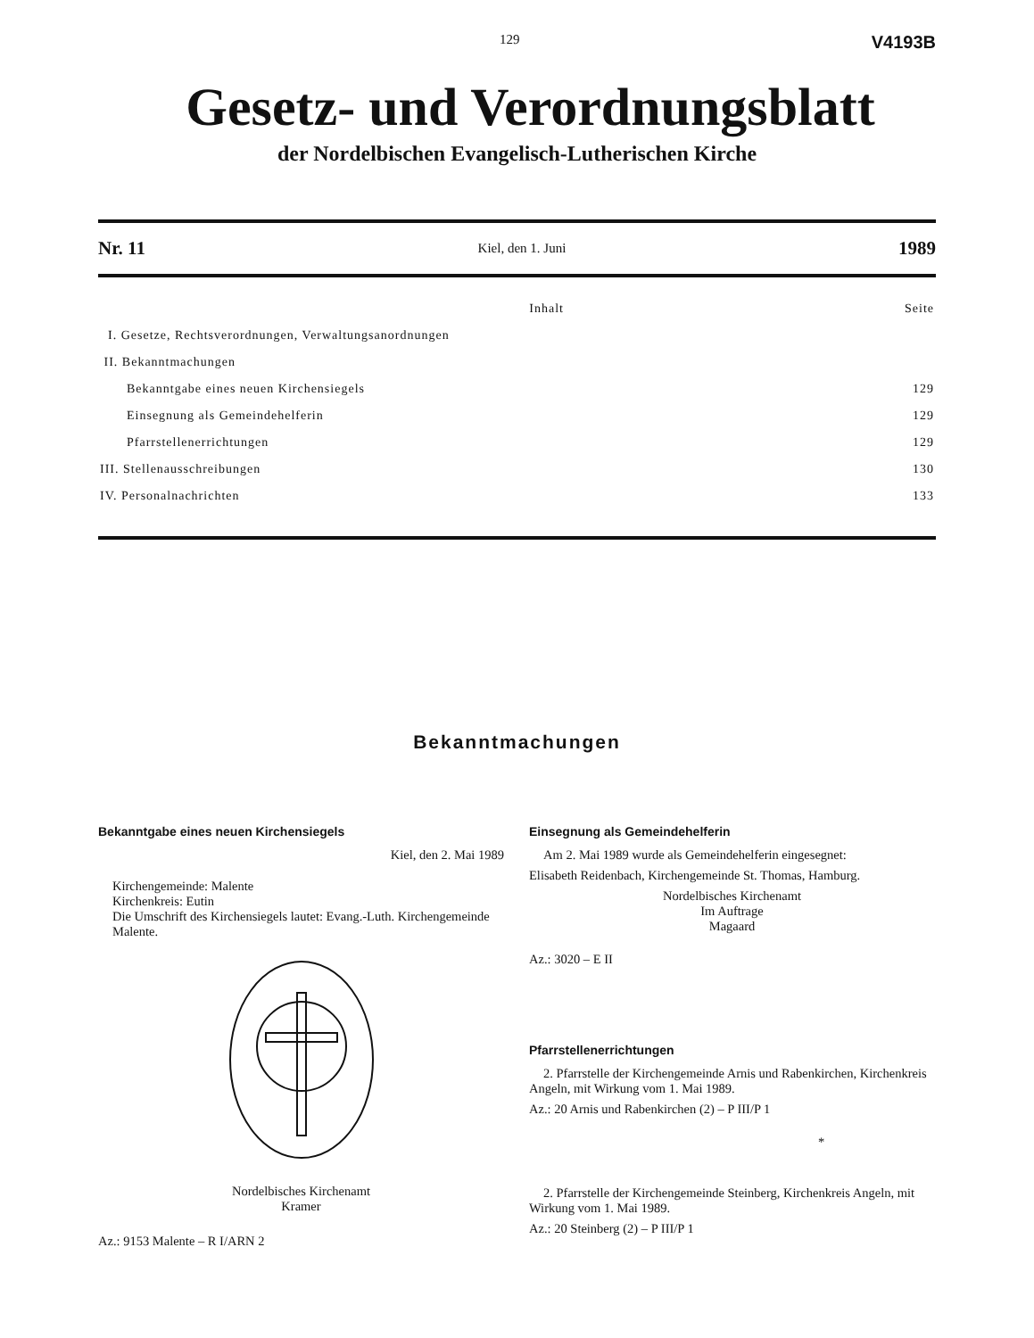129 V4193B
Gesetz- und Verordnungsblatt
der Nordelbischen Evangelisch-Lutherischen Kirche
Nr. 11 Kiel, den 1. Juni 1989
| Inhalt | Seite |
| I. Gesetze, Rechtsverordnungen, Verwaltungsanordnungen | |
| II. Bekanntmachungen | |
| Bekanntgabe eines neuen Kirchensiegels | 129 |
| Einsegnung als Gemeindehelferin | 129 |
| Pfarrstellenerrichtungen | 129 |
| III. Stellenausschreibungen | 130 |
| IV. Personalnachrichten | 133 |
Bekanntmachungen
Bekanntgabe eines neuen Kirchensiegels
Kiel, den 2. Mai 1989
Kirchengemeinde: Malente
Kirchenkreis: Eutin
Die Umschrift des Kirchensiegels lautet: Evang.-Luth. Kirchengemeinde Malente.
Nordelbisches Kirchenamt
Kramer
Az.: 9153 Malente – R I/ARN 2
Einsegnung als Gemeindehelferin
Am 2. Mai 1989 wurde als Gemeindehelferin eingesegnet:
Elisabeth Reidenbach, Kirchengemeinde St. Thomas, Hamburg.
Nordelbisches Kirchenamt
Im Auftrage
Magaard
Az.: 3020 – E II
Pfarrstellenerrichtungen
2. Pfarrstelle der Kirchengemeinde Arnis und Rabenkirchen, Kirchenkreis Angeln, mit Wirkung vom 1. Mai 1989.
Az.: 20 Arnis und Rabenkirchen (2) – P III/P 1
*
2. Pfarrstelle der Kirchengemeinde Steinberg, Kirchenkreis Angeln, mit Wirkung vom 1. Mai 1989.
Az.: 20 Steinberg (2) – P III/P 1